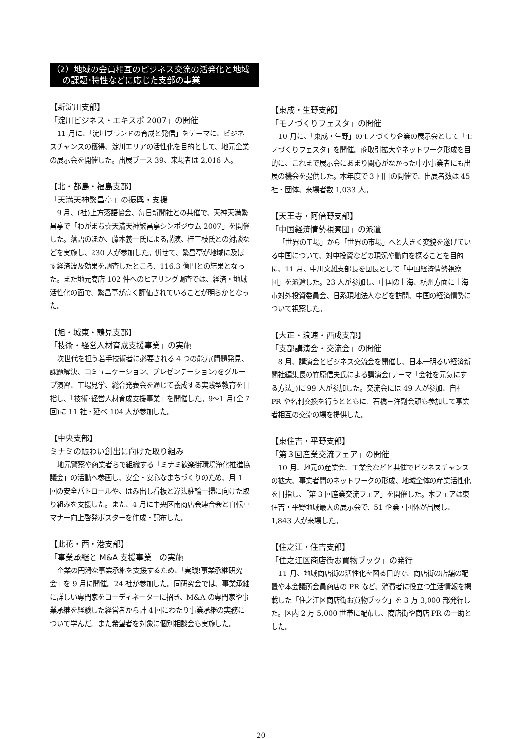（2）地域の会員相互のビジネス交流の活発化と地域
の課題･特性などに応じた支部の事業
【新淀川支部】
「淀川ビジネス・エキスポ 2007」の開催
11 月に、「淀川ブランドの育成と発信」をテーマに、ビジネスチャンスの獲得、淀川エリアの活性化を目的として、地元企業の展示会を開催した。出展ブース 39、来場者は 2,016 人。
【北・都島・福島支部】
「天満天神繁昌亭」の振興・支援
9 月、(社)上方落語協会、毎日新聞社との共催で、天神天満繁昌亭で「わがまち☆天満天神繁昌亭シンポジウム 2007」を開催した。落語のほか、藤本義一氏による講演、桂三枝氏との対談などを実施し、230 人が参加した。併せて、繁昌亭が地域に及ぼす経済波及効果を調査したところ、116.3 億円との結果となった。また地元商店 102 件へのヒアリング調査では、経済・地域活性化の面で、繁昌亭が高く評価されていることが明らかとなった。
【旭・城東・鶴見支部】
「技術・経営人材育成支援事業」の実施
次世代を担う若手技術者に必要される 4 つの能力(問題発見、課題解決、コミュニケーション、プレゼンテーション)をグループ演習、工場見学、総合発表会を通じて養成する実践型教育を目指し、「技術･経営人材育成支援事業」を開催した。9～1 月(全 7 回)に 11 社・延べ 104 人が参加した。
【中央支部】
ミナミの賑わい創出に向けた取り組み
地元警察や商業者らで組織する「ミナミ歓楽街環境浄化推進協議会」の活動へ参画し、安全・安心なまちづくりのため、月 1 回の安全パトロールや、はみ出し看板と違法駐輪一掃に向けた取り組みを支援した。また、4 月に中央区南商店会連合会と自転車マナー向上啓発ポスターを作成・配布した。
【此花・西・港支部】
「事業承継と M&A 支援事業」の実施
企業の円滑な事業承継を支援するため、「実践!事業承継研究会」を 9 月に開催。24 社が参加した。同研究会では、事業承継に詳しい専門家をコーディネーターに招き、M&A の専門家や事業承継を経験した経営者から計 4 回にわたり事業承継の実務について学んだ。また希望者を対象に個別相談会も実施した。
【東成・生野支部】
「モノづくりフェスタ」の開催
10 月に、「東成・生野」のモノづくり企業の展示会として「モノづくりフェスタ」を開催。商取引拡大やネットワーク形成を目的に、これまで展示会にあまり関心がなかった中小事業者にも出展の機会を提供した。本年度で 3 回目の開催で、出展者数は 45 社・団体、来場者数 1,033 人。
【天王寺・阿倍野支部】
「中国経済情勢視察団」の派遣
「世界の工場」から「世界の市場」へと大きく変貌を遂げている中国について、対中投資などの現況や動向を探ることを目的に、11 月、中川文雄支部長を団長として「中国経済情勢視察団」を派遣した。23 人が参加し、中国の上海、杭州方面に上海市対外投資委員会、日系現地法人などを訪問、中国の経済情勢について視察した。
【大正・浪速・西成支部】
「支部講演会・交流会」の開催
8 月、講演会とビジネス交流会を開催し、日本一明るい経済新聞社編集長の竹原信夫氏による講演会(テーマ「会社を元気にする方法」)に 99 人が参加した。交流会には 49 人が参加、自社 PR や名刺交換を行うとともに、石橋三洋副会頭も参加して事業者相互の交流の場を提供した。
【東住吉・平野支部】
「第３回産業交流フェア」の開催
10 月、地元の産業会、工業会などと共催でビジネスチャンスの拡大、事業者間のネットワークの形成、地域全体の産業活性化を目指し、「第 3 回産業交流フェア」を開催した。本フェアは東住吉・平野地域最大の展示会で、51 企業・団体が出展し、1,843 人が来場した。
【住之江・住吉支部】
「住之江区商店街お買物ブック」の発行
11 月、地域商店街の活性化を図る目的で、商店街の店舗の配置や本会議所会員商店の PR など、消費者に役立つ生活情報を掲載した「住之江区商店街お買物ブック」を 3 万 3,000 部発行した。区内 2 万 5,000 世帯に配布し、商店街や商店 PR の一助とした。
20